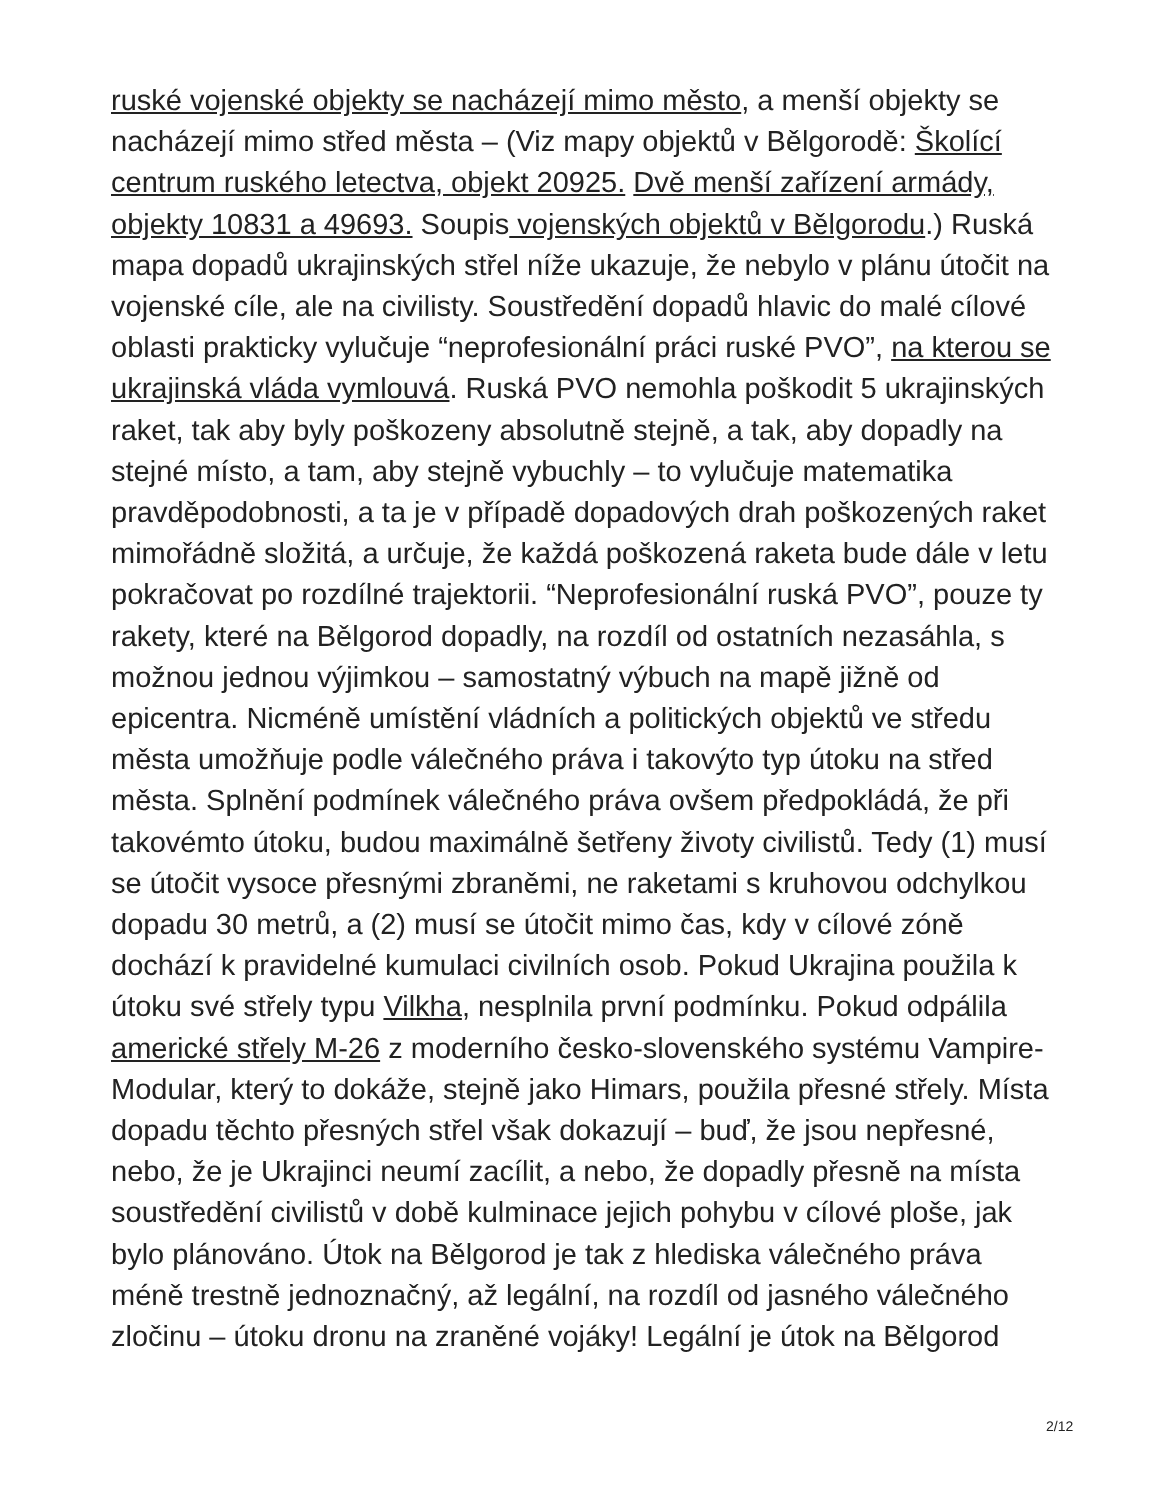ruské vojenské objekty se nacházejí mimo město, a menší objekty se nacházejí mimo střed města – (Viz mapy objektů v Bělgorodě: Školící centrum ruského letectva, objekt 20925. Dvě menší zařízení armády, objekty 10831 a 49693. Soupis vojenských objektů v Bělgorodu.) Ruská mapa dopadů ukrajinských střel níže ukazuje, že nebylo v plánu útočit na vojenské cíle, ale na civilisty. Soustředění dopadů hlavic do malé cílové oblasti prakticky vylučuje “neprofesionální práci ruské PVO”, na kterou se ukrajinská vláda vymlouvá. Ruská PVO nemohla poškodit 5 ukrajinských raket, tak aby byly poškozeny absolutně stejně, a tak, aby dopadly na stejné místo, a tam, aby stejně vybuchly – to vylučuje matematika pravděpodobnosti, a ta je v případě dopadových drah poškozených raket mimořádně složitá, a určuje, že každá poškozená raketa bude dále v letu pokračovat po rozdílné trajektorii. “Neprofesionální ruská PVO”, pouze ty rakety, které na Bělgorod dopadly, na rozdíl od ostatních nezasáhla, s možnou jednou výjimkou – samostatný výbuch na mapě jižně od epicentra. Nicméně umístění vládních a politických objektů ve středu města umožňuje podle válečného práva i takovýto typ útoku na střed města. Splnění podmínek válečného práva ovšem předpokládá, že při takovémto útoku, budou maximálně šetřeny životy civilistů. Tedy (1) musí se útočit vysoce přesnými zbraněmi, ne raketami s kruhovou odchylkou dopadu 30 metrů, a (2) musí se útočit mimo čas, kdy v cílové zóně dochází k pravidelné kumulaci civilních osob. Pokud Ukrajina použila k útoku své střely typu Vilkha, nesplnila první podmínku. Pokud odpálila americké střely M-26 z moderního česko-slovenského systému Vampire-Modular, který to dokáže, stejně jako Himars, použila přesné střely. Místa dopadu těchto přesných střel však dokazují – buď, že jsou nepřesné, nebo, že je Ukrajinci neumí zacílit, a nebo, že dopadly přesně na místa soustředění civilistů v době kulminace jejich pohybu v cílové ploše, jak bylo plánováno. Útok na Bělgorod je tak z hlediska válečného práva méně trestně jednoznačný, až legální, na rozdíl od jasného válečného zločinu – útoku dronu na zraněné vojáky! Legální je útok na Bělgorod
2/12